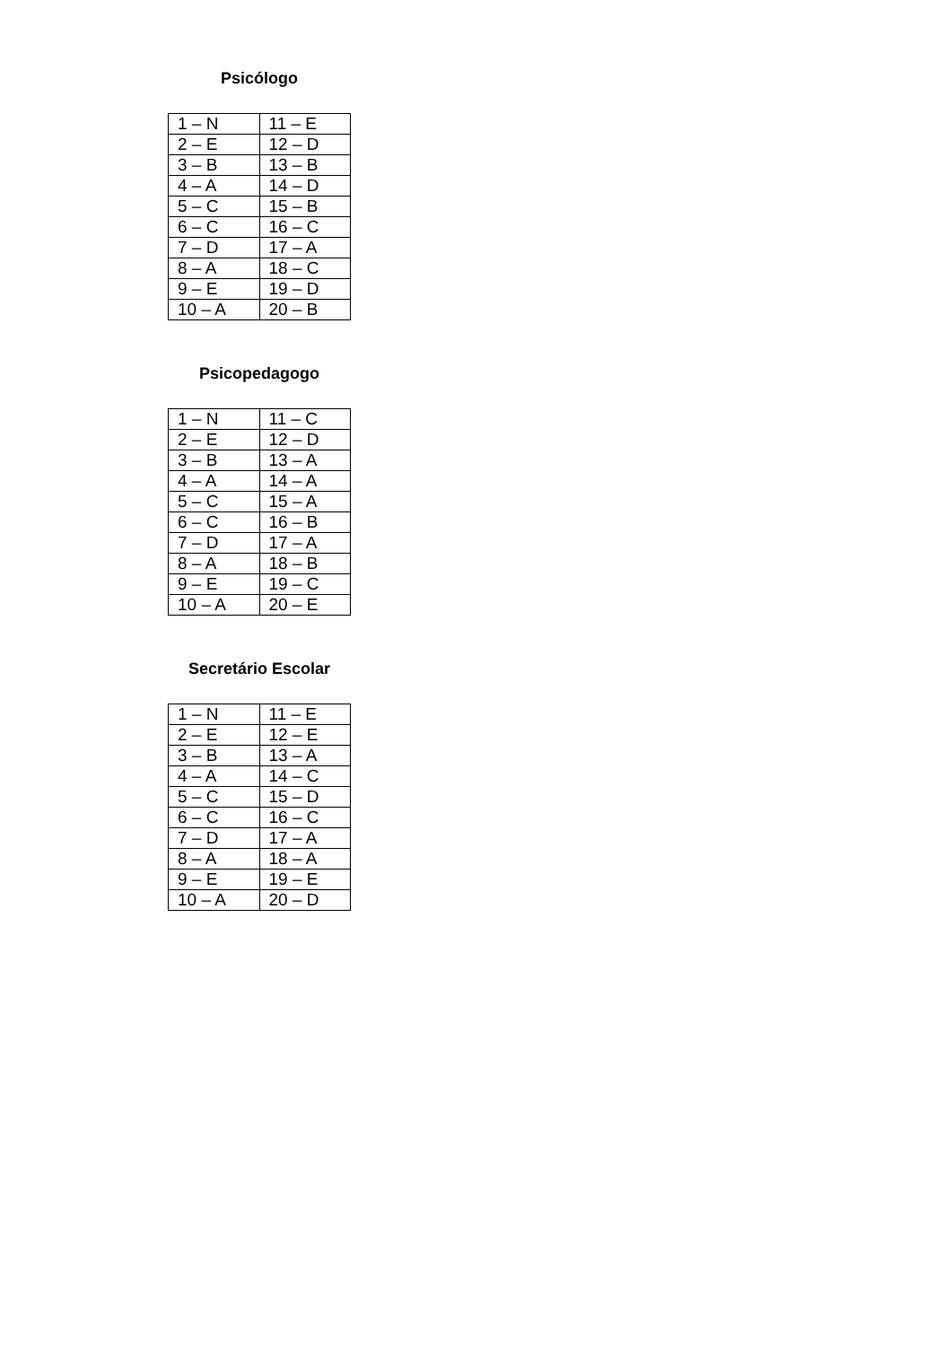Psicólogo
| 1 – N | 11 – E |
| 2 – E | 12 – D |
| 3 – B | 13 – B |
| 4 – A | 14 – D |
| 5 – C | 15 – B |
| 6 – C | 16 – C |
| 7 – D | 17 – A |
| 8 – A | 18 – C |
| 9 – E | 19 – D |
| 10 – A | 20 – B |
Psicopedagogo
| 1 – N | 11 – C |
| 2 – E | 12 – D |
| 3 – B | 13 – A |
| 4 – A | 14 – A |
| 5 – C | 15 – A |
| 6 – C | 16 – B |
| 7 – D | 17 – A |
| 8 – A | 18 – B |
| 9 – E | 19 – C |
| 10 – A | 20 – E |
Secretário Escolar
| 1 – N | 11 – E |
| 2 – E | 12 – E |
| 3 – B | 13 – A |
| 4 – A | 14 – C |
| 5 – C | 15 – D |
| 6 – C | 16 – C |
| 7 – D | 17 – A |
| 8 – A | 18 – A |
| 9 – E | 19 – E |
| 10 – A | 20 – D |